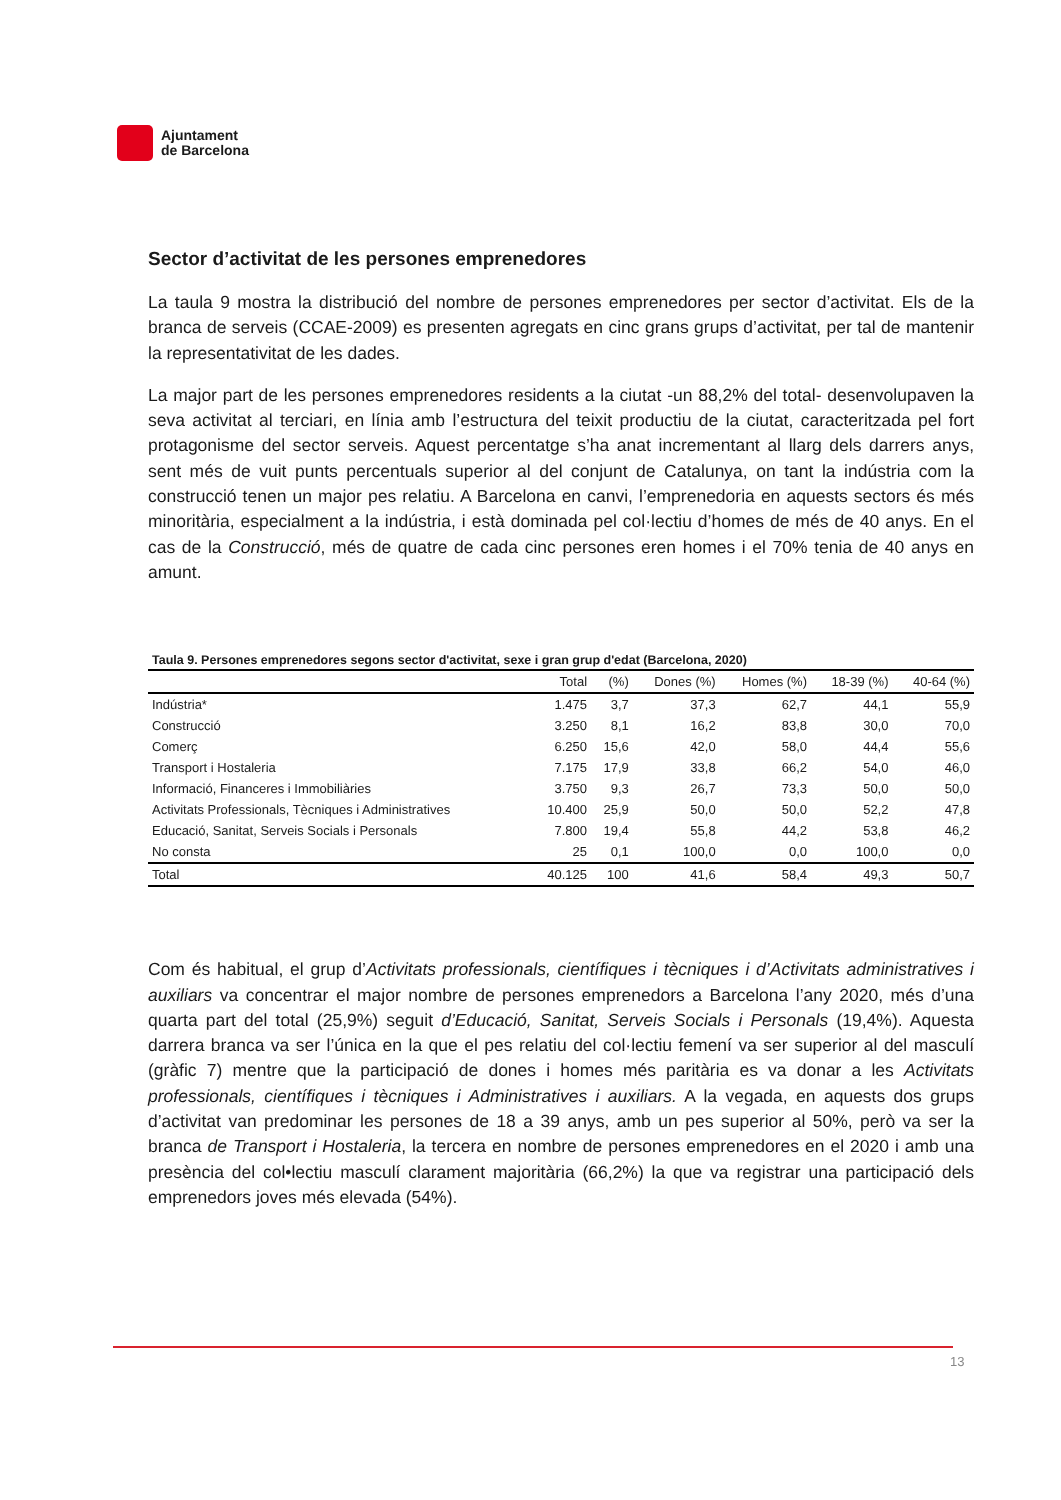Ajuntament
de Barcelona
Sector d’activitat de les persones emprenedores
La taula 9 mostra la distribució del nombre de persones emprenedores per sector d’activitat. Els de la branca de serveis (CCAE-2009) es presenten agregats en cinc grans grups d’activitat, per tal de mantenir la representativitat de les dades.
La major part de les persones emprenedores residents a la ciutat -un 88,2% del total- desenvolupaven la seva activitat al terciari, en línia amb l’estructura del teixit productiu de la ciutat, caracteritzada pel fort protagonisme del sector serveis. Aquest percentatge s’ha anat incrementant al llarg dels darrers anys, sent més de vuit punts percentuals superior al del conjunt de Catalunya, on tant la indústria com la construcció tenen un major pes relatiu. A Barcelona en canvi, l’emprenedoria en aquests sectors és més minoritària, especialment a la indústria, i està dominada pel col·lectiu d’homes de més de 40 anys. En el cas de la Construcció, més de quatre de cada cinc persones eren homes i el 70% tenia de 40 anys en amunt.
Taula 9. Persones emprenedores segons sector d'activitat, sexe i gran grup d'edat (Barcelona, 2020)
| | Total | (%) | Dones (%) | Homes (%) | 18-39 (%) | 40-64 (%) |
| --- | --- | --- | --- | --- | --- | --- |
| Indústria* | 1.475 | 3,7 | 37,3 | 62,7 | 44,1 | 55,9 |
| Construcció | 3.250 | 8,1 | 16,2 | 83,8 | 30,0 | 70,0 |
| Comerç | 6.250 | 15,6 | 42,0 | 58,0 | 44,4 | 55,6 |
| Transport i Hostaleria | 7.175 | 17,9 | 33,8 | 66,2 | 54,0 | 46,0 |
| Informació, Financeres i Immobiliàries | 3.750 | 9,3 | 26,7 | 73,3 | 50,0 | 50,0 |
| Activitats Professionals, Tècniques i Administratives | 10.400 | 25,9 | 50,0 | 50,0 | 52,2 | 47,8 |
| Educació, Sanitat, Serveis Socials i Personals | 7.800 | 19,4 | 55,8 | 44,2 | 53,8 | 46,2 |
| No consta | 25 | 0,1 | 100,0 | 0,0 | 100,0 | 0,0 |
| Total | 40.125 | 100 | 41,6 | 58,4 | 49,3 | 50,7 |
Com és habitual, el grup d’Activitats professionals, científiques i tècniques i d’Activitats administratives i auxiliars va concentrar el major nombre de persones emprenedors a Barcelona l’any 2020, més d’una quarta part del total (25,9%) seguit d’Educació, Sanitat, Serveis Socials i Personals (19,4%). Aquesta darrera branca va ser l’única en la que el pes relatiu del col·lectiu femení va ser superior al del masculí (gràfic 7) mentre que la participació de dones i homes més paritària es va donar a les Activitats professionals, científiques i tècniques i Administratives i auxiliars. A la vegada, en aquests dos grups d’activitat van predominar les persones de 18 a 39 anys, amb un pes superior al 50%, però va ser la branca de Transport i Hostaleria, la tercera en nombre de persones emprenedores en el 2020 i amb una presència del col•lectiu masculí clarament majoritària (66,2%) la que va registrar una participació dels emprenedors joves més elevada (54%).
13